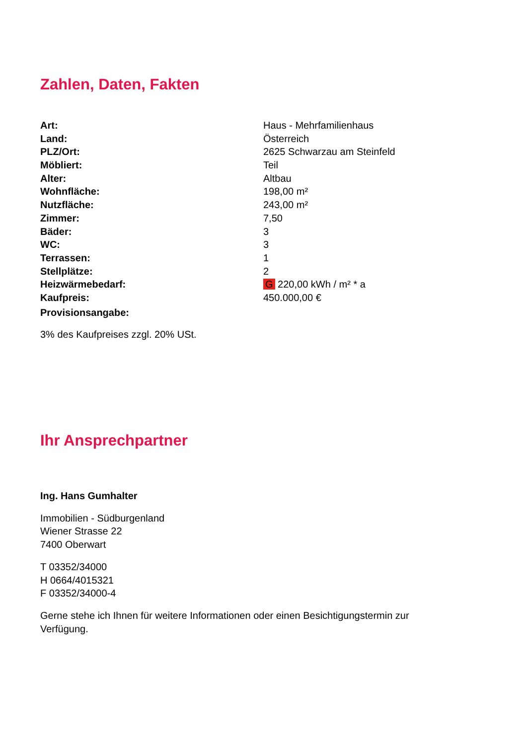Zahlen, Daten, Fakten
| Art: | Haus - Mehrfamilienhaus |
| Land: | Österreich |
| PLZ/Ort: | 2625 Schwarzau am Steinfeld |
| Möbliert: | Teil |
| Alter: | Altbau |
| Wohnfläche: | 198,00 m² |
| Nutzfläche: | 243,00 m² |
| Zimmer: | 7,50 |
| Bäder: | 3 |
| WC: | 3 |
| Terrassen: | 1 |
| Stellplätze: | 2 |
| Heizwärmebedarf: | G 220,00 kWh / m² * a |
| Kaufpreis: | 450.000,00 € |
| Provisionsangabe: | |
3% des Kaufpreises zzgl. 20% USt.
Ihr Ansprechpartner
Ing. Hans Gumhalter
Immobilien - Südburgenland
Wiener Strasse 22
7400 Oberwart
T 03352/34000
H 0664/4015321
F 03352/34000-4
Gerne stehe ich Ihnen für weitere Informationen oder einen Besichtigungstermin zur
Verfügung.